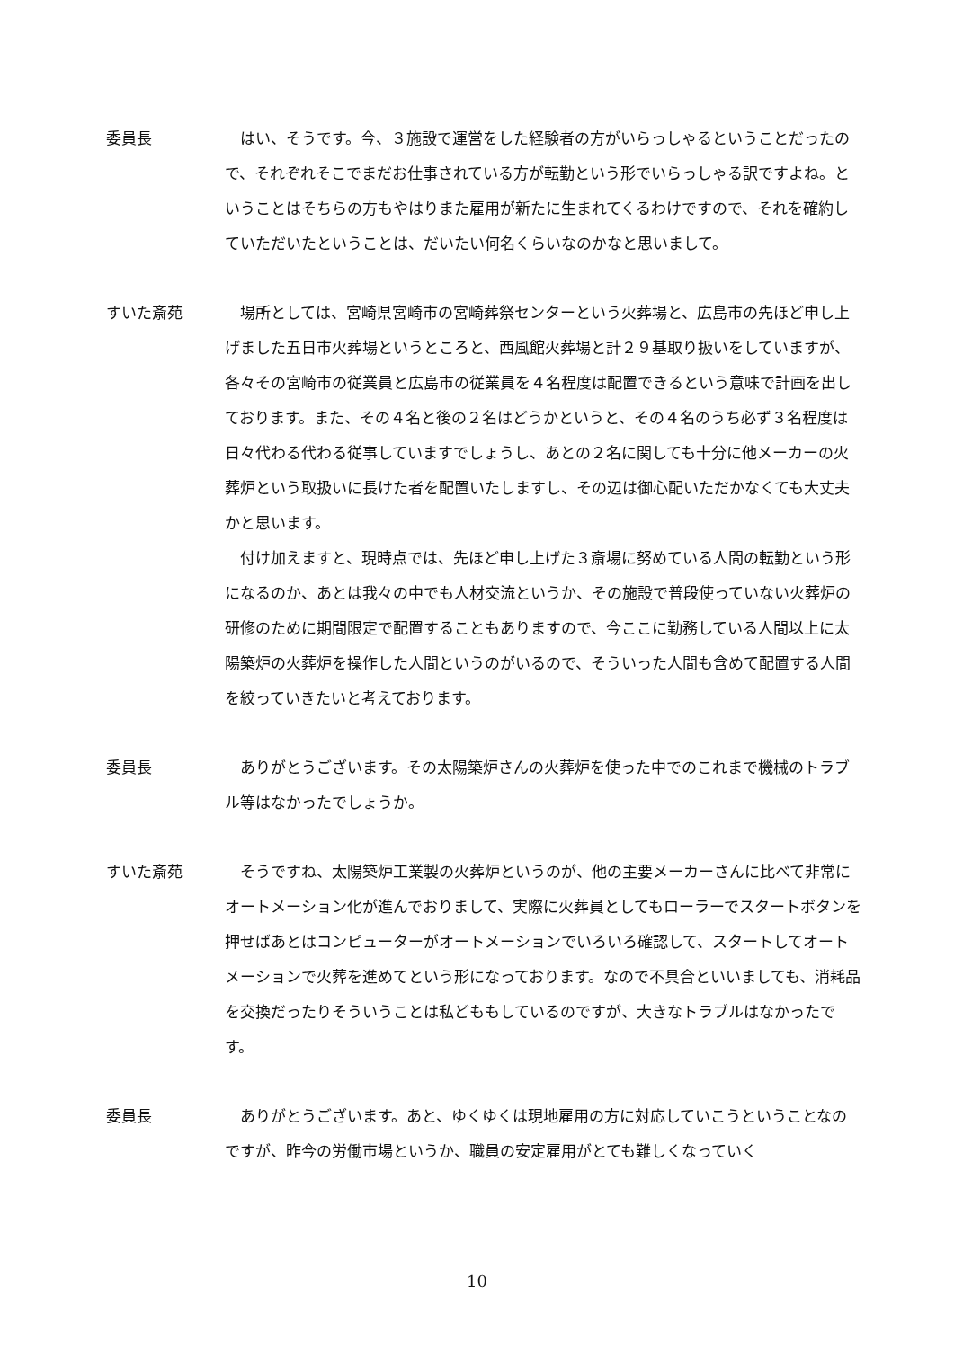委員長 はい、そうです。今、３施設で運営をした経験者の方がいらっしゃるということだったので、それぞれそこでまだお仕事されている方が転勤という形でいらっしゃる訳ですよね。ということはそちらの方もやはりまた雇用が新たに生まれてくるわけですので、それを確約していただいたということは、だいたい何名くらいなのかなと思いまして。
すいた斎苑 場所としては、宮崎県宮崎市の宮崎葬祭センターという火葬場と、広島市の先ほど申し上げました五日市火葬場というところと、西風館火葬場と計２９基取り扱いをしていますが、各々その宮崎市の従業員と広島市の従業員を４名程度は配置できるという意味で計画を出しております。また、その４名と後の２名はどうかというと、その４名のうち必ず３名程度は日々代わる代わる従事していますでしょうし、あとの２名に関しても十分に他メーカーの火葬炉という取扱いに長けた者を配置いたしますし、その辺は御心配いただかなくても大丈夫かと思います。
付け加えますと、現時点では、先ほど申し上げた３斎場に努めている人間の転勤という形になるのか、あとは我々の中でも人材交流というか、その施設で普段使っていない火葬炉の研修のために期間限定で配置することもありますので、今ここに勤務している人間以上に太陽築炉の火葬炉を操作した人間というのがいるので、そういった人間も含めて配置する人間を絞っていきたいと考えております。
委員長 ありがとうございます。その太陽築炉さんの火葬炉を使った中でのこれまで機械のトラブル等はなかったでしょうか。
すいた斎苑 そうですね、太陽築炉工業製の火葬炉というのが、他の主要メーカーさんに比べて非常にオートメーション化が進んでおりまして、実際に火葬員としてもローラーでスタートボタンを押せばあとはコンピューターがオートメーションでいろいろ確認して、スタートしてオートメーションで火葬を進めてという形になっております。なので不具合といいましても、消耗品を交換だったりそういうことは私どももしているのですが、大きなトラブルはなかったです。
委員長 ありがとうございます。あと、ゆくゆくは現地雇用の方に対応していこうということなのですが、昨今の労働市場というか、職員の安定雇用がとても難しくなっていく
10